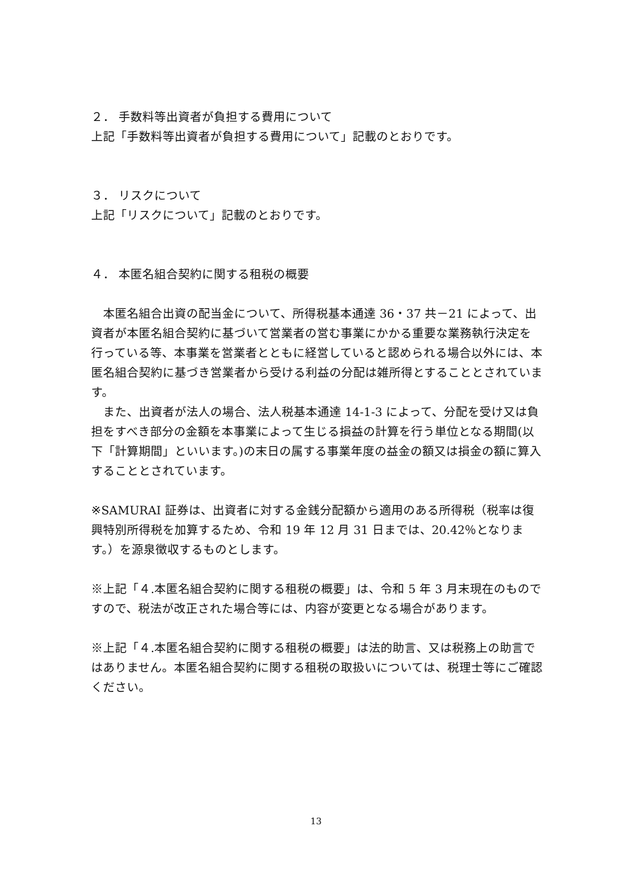２． 手数料等出資者が負担する費用について
上記「手数料等出資者が負担する費用について」記載のとおりです。
３． リスクについて
上記「リスクについて」記載のとおりです。
４． 本匿名組合契約に関する租税の概要
　本匿名組合出資の配当金について、所得税基本通達 36・37 共－21 によって、出資者が本匿名組合契約に基づいて営業者の営む事業にかかる重要な業務執行決定を行っている等、本事業を営業者とともに経営していると認められる場合以外には、本匿名組合契約に基づき営業者から受ける利益の分配は雑所得とすることとされています。
　また、出資者が法人の場合、法人税基本通達 14-1-3 によって、分配を受け又は負担をすべき部分の金額を本事業によって生じる損益の計算を行う単位となる期間(以下「計算期間」といいます。)の末日の属する事業年度の益金の額又は損金の額に算入することとされています。
※SAMURAI 証券は、出資者に対する金銭分配額から適用のある所得税（税率は復興特別所得税を加算するため、令和 19 年 12 月 31 日までは、20.42％となります。）を源泉徴収するものとします。
※上記「４.本匿名組合契約に関する租税の概要」は、令和 5 年 3 月末現在のものですので、税法が改正された場合等には、内容が変更となる場合があります。
※上記「４.本匿名組合契約に関する租税の概要」は法的助言、又は税務上の助言ではありません。本匿名組合契約に関する租税の取扱いについては、税理士等にご確認ください。
13